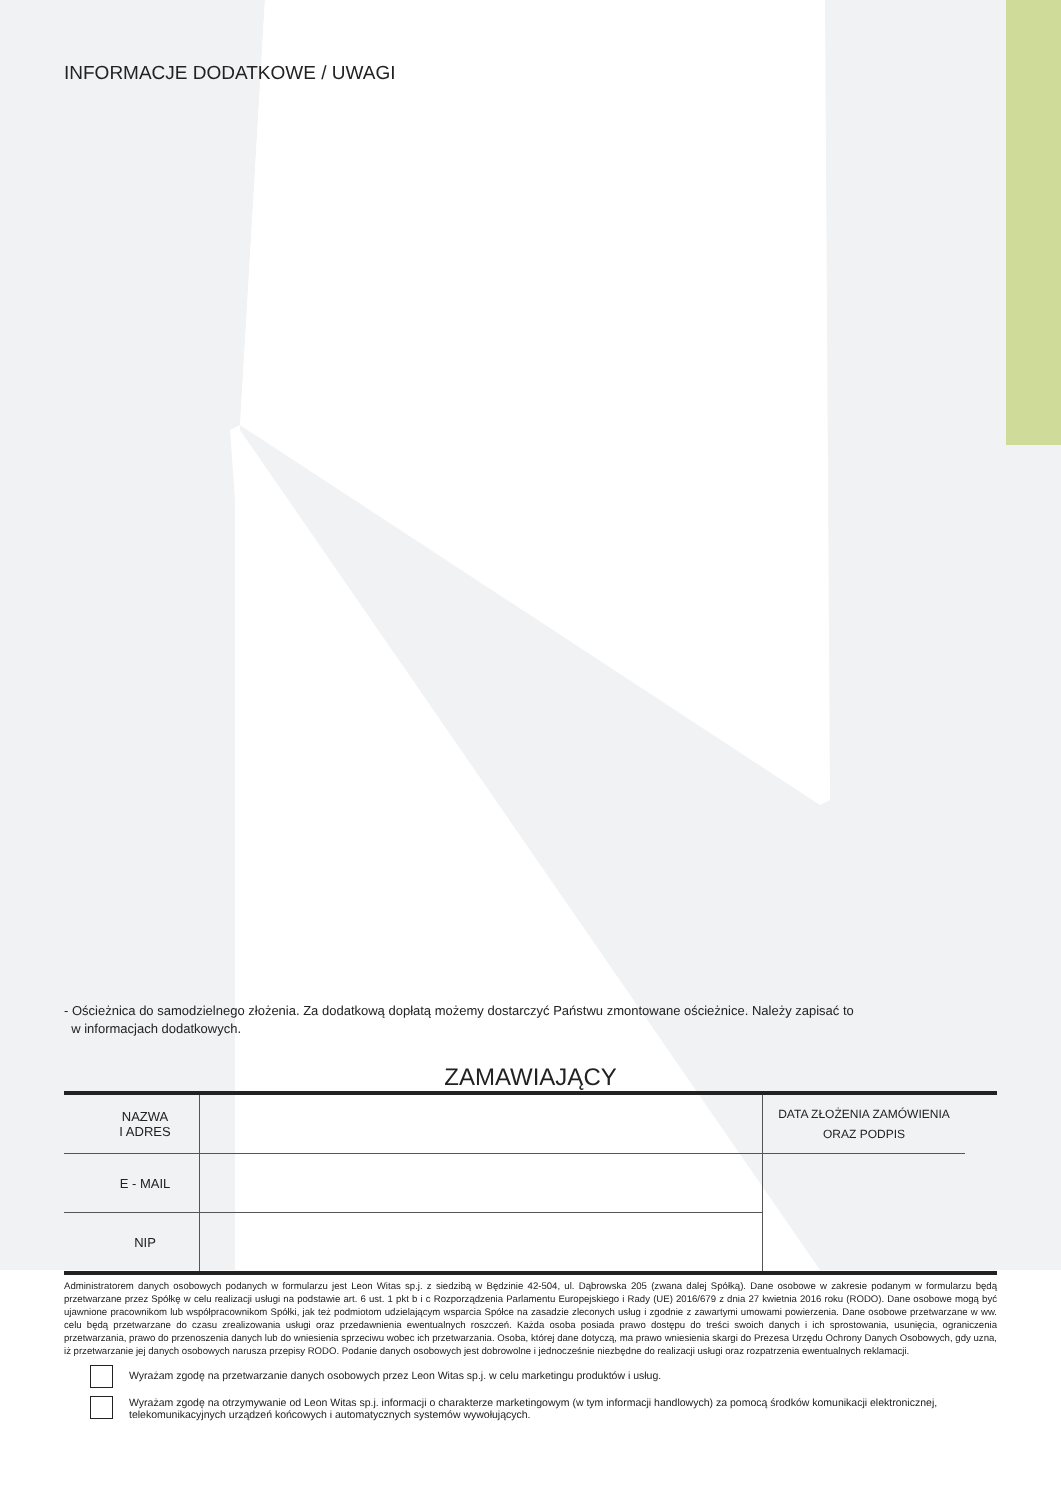INFORMACJE DODATKOWE / UWAGI
- Ościeżnica do samodzielnego złożenia. Za dodatkową dopłatą możemy dostarczyć Państwu zmontowane ościeżnice. Należy zapisać to
w informacjach dodatkowych.
ZAMAWIAJĄCY
| NAZWA I ADRES | | DATA ZŁOŻENIA ZAMÓWIENIA ORAZ PODPIS | |
| E - MAIL | | | |
| NIP | | | |
Administratorem danych osobowych podanych w formularzu jest Leon Witas sp.j. z siedzibą w Będzinie 42-504, ul. Dąbrowska 205 (zwana dalej Spółką). Dane osobowe w zakresie podanym w formularzu będą przetwarzane przez Spółkę w celu realizacji usługi na podstawie art. 6 ust. 1 pkt b i c Rozporządzenia Parlamentu Europejskiego i Rady (UE) 2016/679 z dnia 27 kwietnia 2016 roku (RODO). Dane osobowe mogą być ujawnione pracownikom lub współpracownikom Spółki, jak też podmiotom udzielającym wsparcia Spółce na zasadzie zleconych usług i zgodnie z zawartymi umowami powierzenia. Dane osobowe przetwarzane w ww. celu będą przetwarzane do czasu zrealizowania usługi oraz przedawnienia ewentualnych roszczeń. Każda osoba posiada prawo dostępu do treści swoich danych i ich sprostowania, usunięcia, ograniczenia przetwarzania, prawo do przenoszenia danych lub do wniesienia sprzeciwu wobec ich przetwarzania. Osoba, której dane dotyczą, ma prawo wniesienia skargi do Prezesa Urzędu Ochrony Danych Osobowych, gdy uzna, iż przetwarzanie jej danych osobowych narusza przepisy RODO. Podanie danych osobowych jest dobrowolne i jednocześnie niezbędne do realizacji usługi oraz rozpatrzenia ewentualnych reklamacji.
Wyrażam zgodę na przetwarzanie danych osobowych przez Leon Witas sp.j. w celu marketingu produktów i usług.
Wyrażam zgodę na otrzymywanie od Leon Witas sp.j. informacji o charakterze marketingowym (w tym informacji handlowych) za pomocą środków komunikacji elektronicznej, telekomunikacyjnych urządzeń końcowych i automatycznych systemów wywołujących.